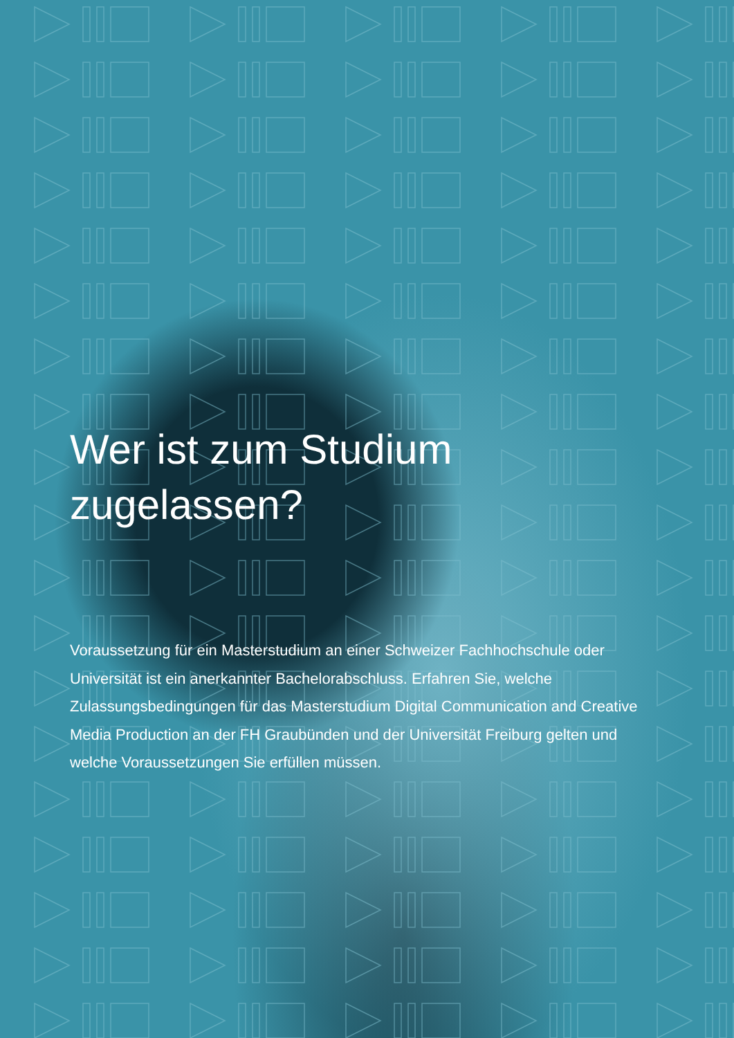Wer ist zum Studium
zugelassen?
Voraussetzung für ein Masterstudium an einer Schweizer Fachhochschule oder Universität ist ein anerkannter Bachelorabschluss. Erfahren Sie, welche Zulassungsbedingungen für das Masterstudium Digital Communication and Creative Media Production an der FH Graubünden und der Universität Freiburg gelten und welche Voraussetzungen Sie erfüllen müssen.